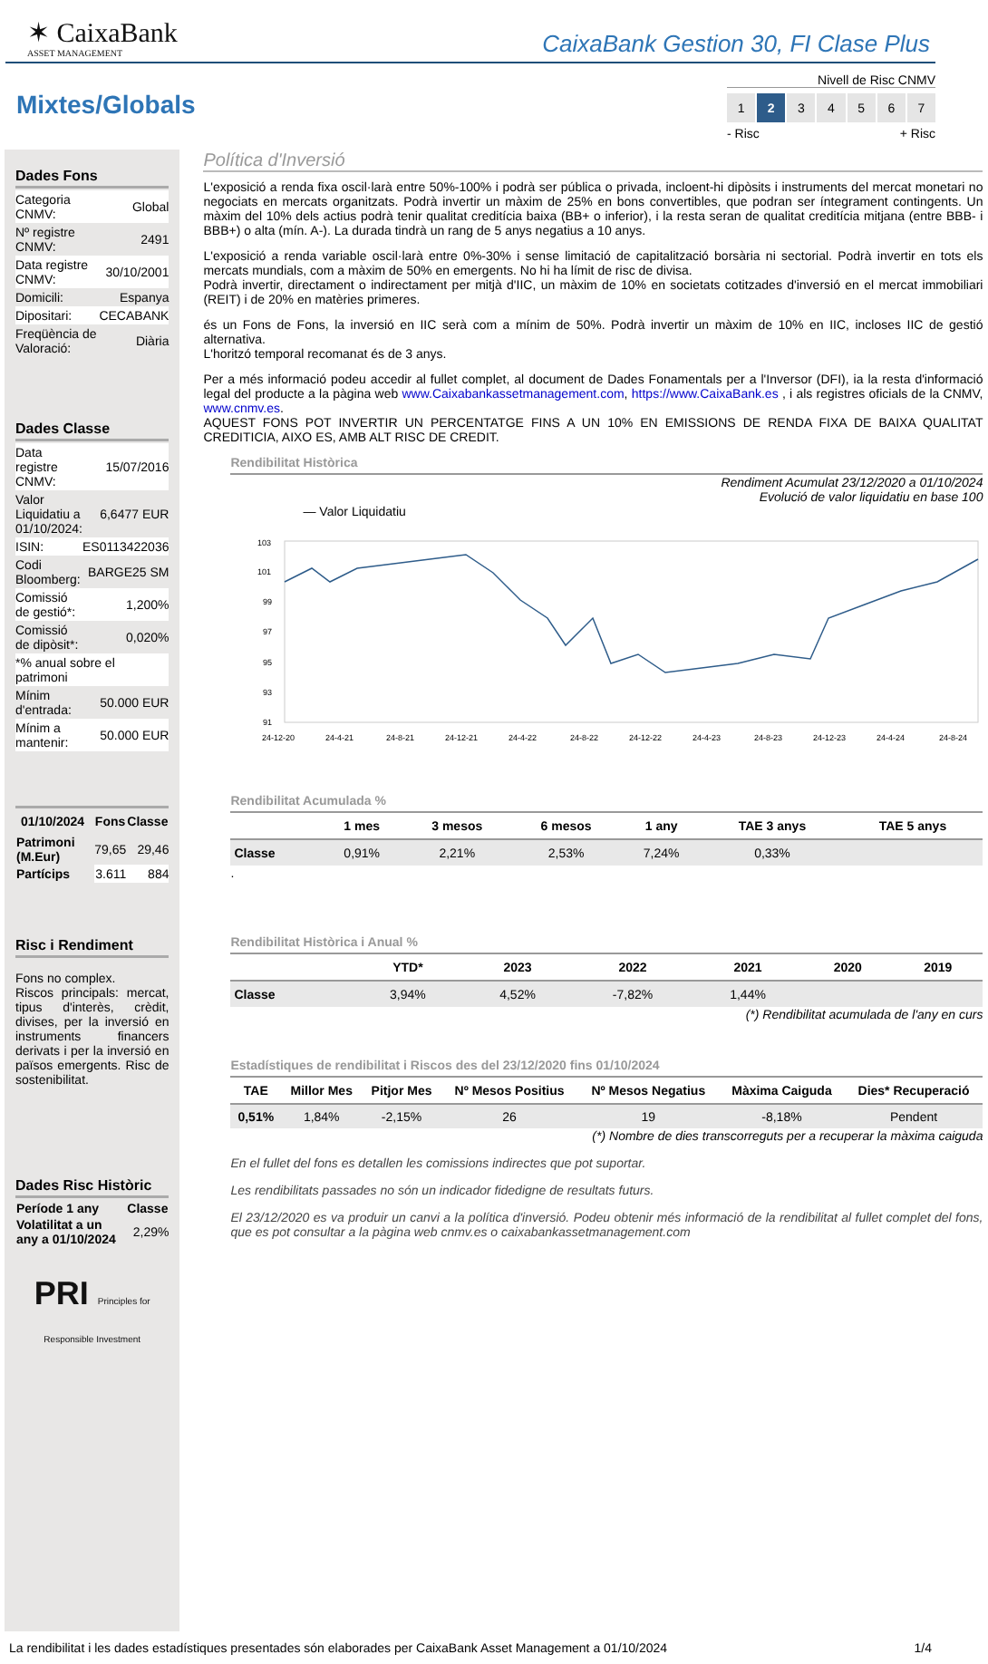✶ CaixaBank
ASSET MANAGEMENT
CaixaBank Gestion 30, FI Clase Plus
Mixtes/Globals
Nivell de Risc CNMV
1 2 34567
- Risc + Risc
Dades Fons
| Categoria CNMV: | Global |
| Nº registre CNMV: | 2491 |
| Data registre CNMV: | 30/10/2001 |
| Domicili: | Espanya |
| Dipositari: | CECABANK |
| Freqüència de Valoració: | Diària |
Dades Classe
| Data registre CNMV: | 15/07/2016 |
| Valor Liquidatiu a 01/10/2024: | 6,6477 EUR |
| ISIN: | ES0113422036 |
| Codi Bloomberg: | BARGE25 SM |
| Comissió de gestió*: | 1,200% |
| Comissió de dipòsit*: | 0,020% |
| *% anual sobre el patrimoni | |
| Mínim d'entrada: | 50.000 EUR |
| Mínim a mantenir: | 50.000 EUR |
| 01/10/2024 | Fons | Classe |
| --- | --- | --- |
| Patrimoni (M.Eur) | 79,65 | 29,46 |
| Partícips | 3.611 | 884 |
Risc i Rendiment
Fons no complex.
Riscos principals: mercat, tipus d'interès, crèdit, divises, per la inversió en instruments financers derivats i per la inversió en països emergents. Risc de sostenibilitat.
Dades Risc Històric
| Període 1 any | Classe |
| --- | --- |
| Volatilitat a un any a 01/10/2024 | 2,29% |
PRI Principles for Responsible Investment
Política d'Inversió
L'exposició a renda fixa oscil·larà entre 50%-100% i podrà ser pública o privada, incloent-hi dipòsits i instruments del mercat monetari no negociats en mercats organitzats. Podrà invertir un màxim de 25% en bons convertibles, que podran ser íntegrament contingents. Un màxim del 10% dels actius podrà tenir qualitat creditícia baixa (BB+ o inferior), i la resta seran de qualitat creditícia mitjana (entre BBB- i BBB+) o alta (mín. A-). La durada tindrà un rang de 5 anys negatius a 10 anys.
L'exposició a renda variable oscil·larà entre 0%-30% i sense limitació de capitalització borsària ni sectorial. Podrà invertir en tots els mercats mundials, com a màxim de 50% en emergents. No hi ha límit de risc de divisa.
Podrà invertir, directament o indirectament per mitjà d'IIC, un màxim de 10% en societats cotitzades d'inversió en el mercat immobiliari (REIT) i de 20% en matèries primeres.
és un Fons de Fons, la inversió en IIC serà com a mínim de 50%. Podrà invertir un màxim de 10% en IIC, incloses IIC de gestió alternativa.
L'horitzó temporal recomanat és de 3 anys.
Per a més informació podeu accedir al fullet complet, al document de Dades Fonamentals per a l'Inversor (DFI), ia la resta d'informació legal del producte a la pàgina web www.Caixabankassetmanagement.com, https://www.CaixaBank.es , i als registres oficials de la CNMV, www.cnmv.es.
AQUEST FONS POT INVERTIR UN PERCENTATGE FINS A UN 10% EN EMISSIONS DE RENDA FIXA DE BAIXA QUALITAT CREDITICIA, AIXO ES, AMB ALT RISC DE CREDIT.
Rendibilitat Històrica
Rendiment Acumulat 23/12/2020 a 01/10/2024
Evolució de valor liquidatiu en base 100
— Valor Liquidatiu
103
101
99
97
95
93
91
24-12-20
24-4-21
24-8-21
24-12-21
24-4-22
24-8-22
24-12-22
24-4-23
24-8-23
24-12-23
24-4-24
24-8-24
Rendibilitat Acumulada %
| | 1 mes | 3 mesos | 6 mesos | 1 any | TAE 3 anys | TAE 5 anys |
| --- | --- | --- | --- | --- | --- | --- |
| Classe | 0,91% | 2,21% | 2,53% | 7,24% | 0,33% | |
.
Rendibilitat Històrica i Anual %
| | YTD* | 2023 | 2022 | 2021 | 2020 | 2019 |
| --- | --- | --- | --- | --- | --- | --- |
| Classe | 3,94% | 4,52% | -7,82% | 1,44% | | |
(*) Rendibilitat acumulada de l'any en curs
Estadístiques de rendibilitat i Riscos des del 23/12/2020 fins 01/10/2024
| TAE | Millor Mes | Pitjor Mes | Nº Mesos Positius | Nº Mesos Negatius | Màxima Caiguda | Dies* Recuperació |
| --- | --- | --- | --- | --- | --- | --- |
| 0,51% | 1,84% | -2,15% | 26 | 19 | -8,18% | Pendent |
(*) Nombre de dies transcorreguts per a recuperar la màxima caiguda
En el fullet del fons es detallen les comissions indirectes que pot suportar.
Les rendibilitats passades no són un indicador fidedigne de resultats futurs.
El 23/12/2020 es va produir un canvi a la política d'inversió. Podeu obtenir més informació de la rendibilitat al fullet complet del fons, que es pot consultar a la pàgina web cnmv.es o caixabankassetmanagement.com
La rendibilitat i les dades estadístiques presentades són elaborades per CaixaBank Asset Management a 01/10/2024 1/4